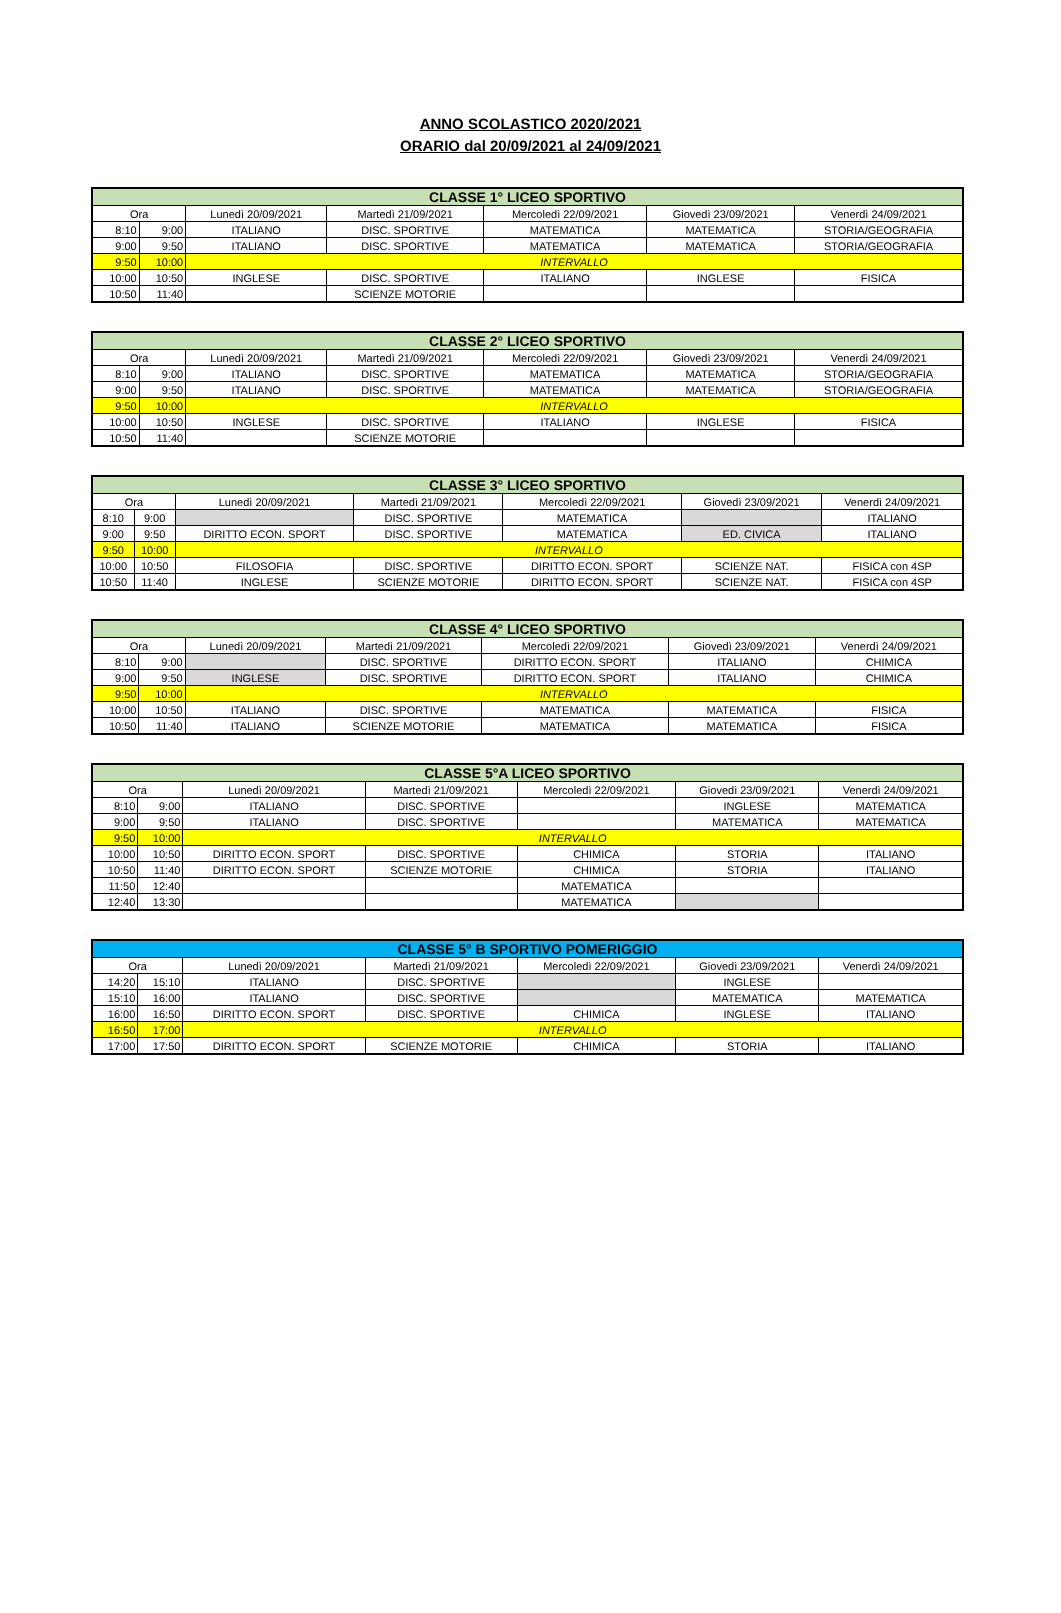ANNO SCOLASTICO 2020/2021
ORARIO dal 20/09/2021 al 24/09/2021
| CLASSE 1° LICEO SPORTIVO | | | | | | |
| --- | --- | --- | --- | --- | --- | --- |
| Ora | | Lunedì 20/09/2021 | Martedì 21/09/2021 | Mercoledì 22/09/2021 | Giovedì 23/09/2021 | Venerdì 24/09/2021 |
| 8:10 | 9:00 | ITALIANO | DISC. SPORTIVE | MATEMATICA | MATEMATICA | STORIA/GEOGRAFIA |
| 9:00 | 9:50 | ITALIANO | DISC. SPORTIVE | MATEMATICA | MATEMATICA | STORIA/GEOGRAFIA |
| 9:50 | 10:00 | INTERVALLO | | | | |
| 10:00 | 10:50 | INGLESE | DISC. SPORTIVE | ITALIANO | INGLESE | FISICA |
| 10:50 | 11:40 | | SCIENZE MOTORIE | | | |
| CLASSE 2° LICEO SPORTIVO | | | | | | |
| --- | --- | --- | --- | --- | --- | --- |
| Ora | | Lunedì 20/09/2021 | Martedì 21/09/2021 | Mercoledì 22/09/2021 | Giovedì 23/09/2021 | Venerdì 24/09/2021 |
| 8:10 | 9:00 | ITALIANO | DISC. SPORTIVE | MATEMATICA | MATEMATICA | STORIA/GEOGRAFIA |
| 9:00 | 9:50 | ITALIANO | DISC. SPORTIVE | MATEMATICA | MATEMATICA | STORIA/GEOGRAFIA |
| 9:50 | 10:00 | INTERVALLO | | | | |
| 10:00 | 10:50 | INGLESE | DISC. SPORTIVE | ITALIANO | INGLESE | FISICA |
| 10:50 | 11:40 | | SCIENZE MOTORIE | | | |
| CLASSE 3° LICEO SPORTIVO | | | | | | |
| --- | --- | --- | --- | --- | --- | --- |
| Ora | | Lunedì 20/09/2021 | Martedì 21/09/2021 | Mercoledì 22/09/2021 | Giovedì 23/09/2021 | Venerdì 24/09/2021 |
| 8:10 | 9:00 | | DISC. SPORTIVE | MATEMATICA | | ITALIANO |
| 9:00 | 9:50 | DIRITTO ECON. SPORT | DISC. SPORTIVE | MATEMATICA | ED. CIVICA | ITALIANO |
| 9:50 | 10:00 | INTERVALLO | | | | |
| 10:00 | 10:50 | FILOSOFIA | DISC. SPORTIVE | DIRITTO ECON. SPORT | SCIENZE NAT. | FISICA con 4SP |
| 10:50 | 11:40 | INGLESE | SCIENZE MOTORIE | DIRITTO ECON. SPORT | SCIENZE NAT. | FISICA con 4SP |
| CLASSE 4° LICEO SPORTIVO | | | | | | |
| --- | --- | --- | --- | --- | --- | --- |
| Ora | | Lunedì 20/09/2021 | Martedì 21/09/2021 | Mercoledì 22/09/2021 | Giovedì 23/09/2021 | Venerdì 24/09/2021 |
| 8:10 | 9:00 | | DISC. SPORTIVE | DIRITTO ECON. SPORT | ITALIANO | CHIMICA |
| 9:00 | 9:50 | INGLESE | DISC. SPORTIVE | DIRITTO ECON. SPORT | ITALIANO | CHIMICA |
| 9:50 | 10:00 | INTERVALLO | | | | |
| 10:00 | 10:50 | ITALIANO | DISC. SPORTIVE | MATEMATICA | MATEMATICA | FISICA |
| 10:50 | 11:40 | ITALIANO | SCIENZE MOTORIE | MATEMATICA | MATEMATICA | FISICA |
| CLASSE 5°A LICEO SPORTIVO | | | | | | |
| --- | --- | --- | --- | --- | --- | --- |
| Ora | | Lunedì 20/09/2021 | Martedì 21/09/2021 | Mercoledì 22/09/2021 | Giovedì 23/09/2021 | Venerdì 24/09/2021 |
| 8:10 | 9:00 | ITALIANO | DISC. SPORTIVE | | INGLESE | MATEMATICA |
| 9:00 | 9:50 | ITALIANO | DISC. SPORTIVE | | MATEMATICA | MATEMATICA |
| 9:50 | 10:00 | INTERVALLO | | | | |
| 10:00 | 10:50 | DIRITTO ECON. SPORT | DISC. SPORTIVE | CHIMICA | STORIA | ITALIANO |
| 10:50 | 11:40 | DIRITTO ECON. SPORT | SCIENZE MOTORIE | CHIMICA | STORIA | ITALIANO |
| 11:50 | 12:40 | | | MATEMATICA | | |
| 12:40 | 13:30 | | | MATEMATICA | | |
| CLASSE 5° B SPORTIVO POMERIGGIO | | | | | | |
| --- | --- | --- | --- | --- | --- | --- |
| Ora | | Lunedì 20/09/2021 | Martedì 21/09/2021 | Mercoledì 22/09/2021 | Giovedì 23/09/2021 | Venerdì 24/09/2021 |
| 14:20 | 15:10 | ITALIANO | DISC. SPORTIVE | | INGLESE | |
| 15:10 | 16:00 | ITALIANO | DISC. SPORTIVE | | MATEMATICA | MATEMATICA |
| 16:00 | 16:50 | DIRITTO ECON. SPORT | DISC. SPORTIVE | CHIMICA | INGLESE | ITALIANO |
| 16:50 | 17:00 | INTERVALLO | | | | |
| 17:00 | 17:50 | DIRITTO ECON. SPORT | SCIENZE MOTORIE | CHIMICA | STORIA | ITALIANO |